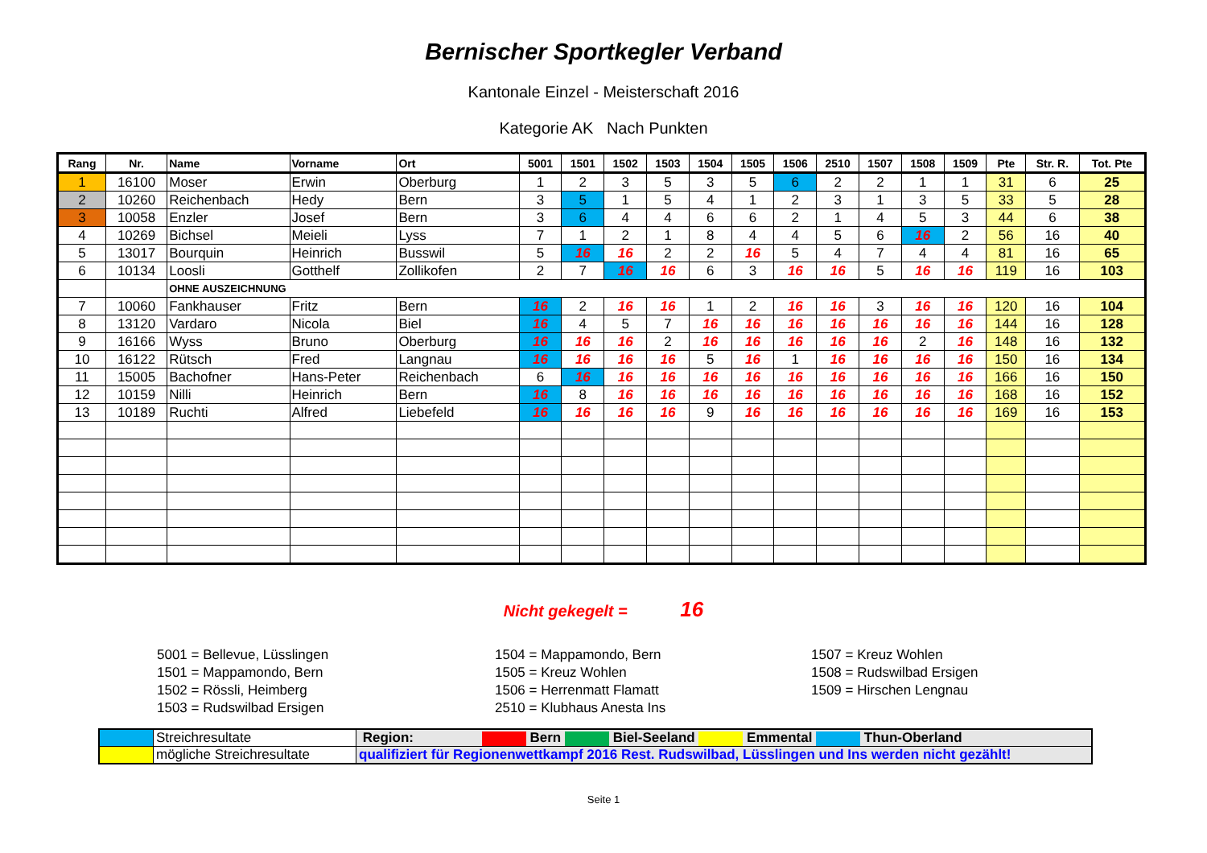Bernischer Sportkegler Verband
Kantonale Einzel - Meisterschaft 2016
Kategorie AK Nach Punkten
| Rang | Nr. | Name | Vorname | Ort | 5001 | 1501 | 1502 | 1503 | 1504 | 1505 | 1506 | 2510 | 1507 | 1508 | 1509 | Pte | Str. R. | Tot. Pte |
| --- | --- | --- | --- | --- | --- | --- | --- | --- | --- | --- | --- | --- | --- | --- | --- | --- | --- | --- |
| 1 | 16100 | Moser | Erwin | Oberburg | 1 | 2 | 3 | 5 | 3 | 5 | 6 | 2 | 2 | 1 | 1 | 31 | 6 | 25 |
| 2 | 10260 | Reichenbach | Hedy | Bern | 3 | 5 | 1 | 5 | 4 | 1 | 2 | 3 | 1 | 3 | 5 | 33 | 5 | 28 |
| 3 | 10058 | Enzler | Josef | Bern | 3 | 6 | 4 | 4 | 6 | 6 | 2 | 1 | 4 | 5 | 3 | 44 | 6 | 38 |
| 4 | 10269 | Bichsel | Meieli | Lyss | 7 | 1 | 2 | 1 | 8 | 4 | 4 | 5 | 6 | 16 | 2 | 56 | 16 | 40 |
| 5 | 13017 | Bourquin | Heinrich | Busswil | 5 | 16 | 16 | 2 | 2 | 16 | 5 | 4 | 7 | 4 | 4 | 81 | 16 | 65 |
| 6 | 10134 | Loosli | Gotthelf | Zollikofen | 2 | 7 | 16 | 16 | 6 | 3 | 16 | 16 | 5 | 16 | 16 | 119 | 16 | 103 |
| | | OHNE AUSZEICHNUNG | | | | | | | | | | | | | | | | |
| 7 | 10060 | Fankhauser | Fritz | Bern | 16 | 2 | 16 | 16 | 1 | 2 | 16 | 16 | 3 | 16 | 16 | 120 | 16 | 104 |
| 8 | 13120 | Vardaro | Nicola | Biel | 16 | 4 | 5 | 7 | 16 | 16 | 16 | 16 | 16 | 16 | 16 | 144 | 16 | 128 |
| 9 | 16166 | Wyss | Bruno | Oberburg | 16 | 16 | 16 | 2 | 16 | 16 | 16 | 16 | 16 | 2 | 16 | 148 | 16 | 132 |
| 10 | 16122 | Rütsch | Fred | Langnau | 16 | 16 | 16 | 16 | 5 | 16 | 1 | 16 | 16 | 16 | 16 | 150 | 16 | 134 |
| 11 | 15005 | Bachofner | Hans-Peter | Reichenbach | 6 | 16 | 16 | 16 | 16 | 16 | 16 | 16 | 16 | 16 | 16 | 166 | 16 | 150 |
| 12 | 10159 | Nilli | Heinrich | Bern | 16 | 8 | 16 | 16 | 16 | 16 | 16 | 16 | 16 | 16 | 16 | 168 | 16 | 152 |
| 13 | 10189 | Ruchti | Alfred | Liebefeld | 16 | 16 | 16 | 16 | 9 | 16 | 16 | 16 | 16 | 16 | 16 | 169 | 16 | 153 |
Nicht gekegelt = 16
5001 = Bellevue, Lüsslingen
1501 = Mappamondo, Bern
1502 = Rössli, Heimberg
1503 = Rudswilbad Ersigen
1504 = Mappamondo, Bern
1505 = Kreuz Wohlen
1506 = Herrenmatt Flamatt
2510 = Klubhaus Anesta Ins
1507 = Kreuz Wohlen
1508 = Rudswilbad Ersigen
1509 = Hirschen Lengnau
| | Streichresultate | Region: Bern Biel-Seeland Emmental Thun-Oberland |
| | mögliche Streichresultate | qualifiziert für Regionenwettkampf 2016 Rest. Rudswilbad, Lüsslingen und Ins werden nicht gezählt! |
Seite 1